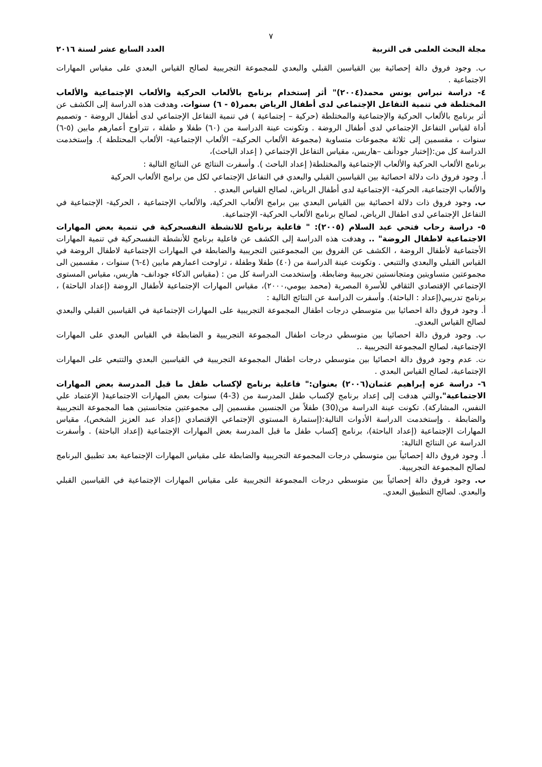٧
مجلة البحث العلمى فى التربية العدد السابع عشر لسنة ٢٠١٦
ب. وجود فروق دالة إحصائية بين القياسين القبلي والبعدي للمجموعة التجريبية لصالح القياس البعدي على مقياس المهارات الاجتماعية .
٤- دراسة نبراس يونس محمد(٢٠٠٤)" أثر إستخدام برنامج بالألعاب الحركية والألعاب الإجتماعية والألعاب المختلطة في تنمية التفاعل الإجتماعي لدى أطفال الرياض بعمر(٥ - ٦) سنوات. وهدفت هذه الدراسة إلى الكشف عن أثر برنامج بالألعاب الحركية والإجتماعية والمختلطة (حركية – إجتماعية ) في تنمية التفاعل الإجتماعي لدى أطفال الروضة - وتصميم أداة لقياس التفاعل الإجتماعي لدى أطفال الروضة . وتكونت عينة الدراسة من (٦٠) طفلا و طفلة ، تتراوح أعمارهم مابين (٥-٦) سنوات ، مقسمين إلى ثلاثة مجموعات متساوية (مجموعة الألعاب الحركية– الألعاب الإجتماعية- الألعاب المحتلطة ). وإستخدمت الدراسة كل من:(إختبار جودأنف –هاريس، مقياس التفاعل الإجتماعي ( إعداد الباحث)،
برنامج الألعاب الحركية والألعاب الإجتماعية والمختلطة( إعداد الباحث ). وأسفرت النتائج عن النتائج التالية :
أ. وجود فروق ذات دلالة احصائية بين القياسين القبلي والبعدي في التفاعل الإجتماعي لكل من برامج الألعاب الحركية
والألعاب الإجتماعية، الحركية- الإجتماعية لدى أطفال الرياض، لصالح القياس البعدي .
ب. وجود فروق ذات دلالة احصائية بين القياس البعدي بين برامج الألعاب الحركية، والألعاب الإجتماعية ، الحركية- الإجتماعية في التفاعل الإجتماعي لدى اطفال الرياض، لصالح برنامج الألعاب الحركية- الإجتماعية.
٥- دراسة رحاب فتحي عبد السلام (٢٠٠٥): " فاعلية برنامج للانشطة النفسحركية في تنمية بعض المهارات الاجتماعية لاطفال الروضة" .. وهدفت هذه الدراسة إلى الكشف عن فاعلية برنامج للأنشطة النفسحركية في تنمية المهارات الأجتماعية لأطفال الروضة ، الكشف عن الفروق بين المجموعتين التجريبية والضابطة في المهارات الإجتماعية لاطفال الروضة في القياس القبلي والبعدي والتتبعي . وتكونت عينة الدراسة من (٤٠) طفلا وطفلة ، تراوحت اعمارهم مابين (٤-٦) سنوات ، مقسمين الى مجموعتين متساويتين ومتجانستين تجريبية وضابطة. وإستخدمت الدراسة كل من : (مقياس الذكاء جودانف- هاريس، مقياس المستوى الإجتماعي الإقتصادي الثقافي للأسرة المصرية (محمد بيومي،٢٠٠٠)، مقياس المهارات الإجتماعية لأطفال الروضة (إعداد الباحثة) ، برنامج تدريبي(إعداد : الباحثة). وأسفرت الدراسة عن النتائج التالية :
أ. وجود فروق دالة احصائيا بين متوسطي درجات اطفال المجموعة التجريبية على المهارات الإجتماعية في القياسين القبلي والبعدي لصالح القياس البعدي.
ب. وجود فروق دالة احصائيا بين متوسطي درجات اطفال المجموعة التجريبية و الضابطة في القياس البعدي على المهارات الإجتماعية، لصالح المجموعة التجريبية ..
ت. عدم وجود فروق دالة احصائيا بين متوسطي درجات اطفال المجموعة التجريبية في القياسين البعدي والتتبعي على المهارات الإجتماعية، لصالح القياس البعدي .
٦- دراسة عزه إبراهيم عثمان(٢٠٠٦) بعنوان:" فاعلية برنامج لإكساب طفل ما قبل المدرسة بعض المهارات الاجتماعية". والتي هدفت إلى إعداد برنامج لإكساب طفل المدرسة من (3-4) سنوات بعض المهارات الاجتماعية( الإعتماد علي النفس، المشاركة). تكونت عينة الدراسة من(30) طفلاً من الجنسين مقسمين إلى مجموعتين متجانستين هما المجموعة التجريبية والضابطة . وإستخدمت الدراسة الأدوات التالية:(إستمارة المستوي الإجتماعي الإقتصادي (إعداد عبد العزيز الشخص)، مقياس المهارات الإجتماعية (إعداد الباحثة)، برنامج إكساب طفل ما قبل المدرسة بعض المهارات الإجتماعية (إعداد الباحثة) . وأسفرت الدراسة عن النتائج التالية:
أ. وجود فروق دالة إحصائياً بين متوسطي درجات المجموعة التجريبية والضابطة على مقياس المهارات الإجتماعية بعد تطبيق البرنامج لصالح المجموعة التجريبية.
ب. وجود فروق دالة إحصائياً بين متوسطي درجات المجموعة التجريبية على مقياس المهارات الإجتماعية في القياسين القبلي والبعدي. لصالح التطبيق البعدي.